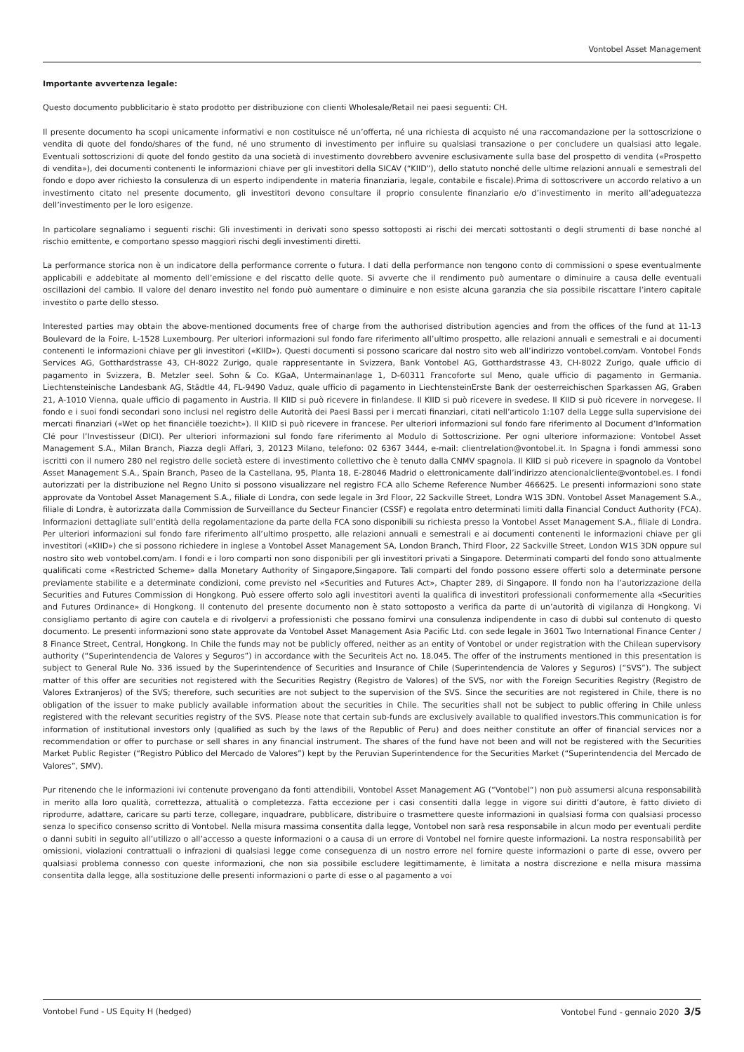Vontobel Asset Management
Importante avvertenza legale:
Questo documento pubblicitario è stato prodotto per distribuzione con clienti Wholesale/Retail nei paesi seguenti: CH.
Il presente documento ha scopi unicamente informativi e non costituisce né un’offerta, né una richiesta di acquisto né una raccomandazione per la sottoscrizione o vendita di quote del fondo/shares of the fund, né uno strumento di investimento per influire su qualsiasi transazione o per concludere un qualsiasi atto legale. Eventuali sottoscrizioni di quote del fondo gestito da una società di investimento dovrebbero avvenire esclusivamente sulla base del prospetto di vendita («Prospetto di vendita»), dei documenti contenenti le informazioni chiave per gli investitori della SICAV (“KIID”), dello statuto nonché delle ultime relazioni annuali e semestrali del fondo e dopo aver richiesto la consulenza di un esperto indipendente in materia finanziaria, legale, contabile e fiscale).Prima di sottoscrivere un accordo relativo a un investimento citato nel presente documento, gli investitori devono consultare il proprio consulente finanziario e/o d’investimento in merito all’adeguatezza dell’investimento per le loro esigenze.
In particolare segnaliamo i seguenti rischi: Gli investimenti in derivati sono spesso sottoposti ai rischi dei mercati sottostanti o degli strumenti di base nonché al rischio emittente, e comportano spesso maggiori rischi degli investimenti diretti.
La performance storica non è un indicatore della performance corrente o futura. I dati della performance non tengono conto di commissioni o spese eventualmente applicabili e addebitate al momento dell’emissione e del riscatto delle quote. Si avverte che il rendimento può aumentare o diminuire a causa delle eventuali oscillazioni del cambio. Il valore del denaro investito nel fondo può aumentare o diminuire e non esiste alcuna garanzia che sia possibile riscattare l’intero capitale investito o parte dello stesso.
Interested parties may obtain the above-mentioned documents free of charge from the authorised distribution agencies and from the offices of the fund at 11-13 Boulevard de la Foire, L-1528 Luxembourg. Per ulteriori informazioni sul fondo fare riferimento all’ultimo prospetto, alle relazioni annuali e semestrali e ai documenti contenenti le informazioni chiave per gli investitori («KIID»). Questi documenti si possono scaricare dal nostro sito web all’indirizzo vontobel.com/am. Vontobel Fonds Services AG, Gotthardstrasse 43, CH-8022 Zurigo, quale rappresentante in Svizzera, Bank Vontobel AG, Gotthardstrasse 43, CH-8022 Zurigo, quale ufficio di pagamento in Svizzera, B. Metzler seel. Sohn & Co. KGaA, Untermainanlage 1, D-60311 Francoforte sul Meno, quale ufficio di pagamento in Germania. Liechtensteinische Landesbank AG, Städtle 44, FL-9490 Vaduz, quale ufficio di pagamento in LiechtensteinErste Bank der oesterreichischen Sparkassen AG, Graben 21, A-1010 Vienna, quale ufficio di pagamento in Austria. Il KIID si può ricevere in finlandese. Il KIID si può ricevere in svedese. Il KIID si può ricevere in norvegese. Il fondo e i suoi fondi secondari sono inclusi nel registro delle Autorità dei Paesi Bassi per i mercati finanziari, citati nell’articolo 1:107 della Legge sulla supervisione dei mercati finanziari («Wet op het financiële toezicht»). Il KIID si può ricevere in francese. Per ulteriori informazioni sul fondo fare riferimento al Document d’Information Clé pour l’Investisseur (DICI). Per ulteriori informazioni sul fondo fare riferimento al Modulo di Sottoscrizione. Per ogni ulteriore informazione: Vontobel Asset Management S.A., Milan Branch, Piazza degli Affari, 3, 20123 Milano, telefono: 02 6367 3444, e-mail: clientrelation@vontobel.it. In Spagna i fondi ammessi sono iscritti con il numero 280 nel registro delle società estere di investimento collettivo che è tenuto dalla CNMV spagnola. Il KIID si può ricevere in spagnolo da Vontobel Asset Management S.A., Spain Branch, Paseo de la Castellana, 95, Planta 18, E-28046 Madrid o elettronicamente dall’indirizzo atencionalcliente@vontobel.es. I fondi autorizzati per la distribuzione nel Regno Unito si possono visualizzare nel registro FCA allo Scheme Reference Number 466625. Le presenti informazioni sono state approvate da Vontobel Asset Management S.A., filiale di Londra, con sede legale in 3rd Floor, 22 Sackville Street, Londra W1S 3DN. Vontobel Asset Management S.A., filiale di Londra, è autorizzata dalla Commission de Surveillance du Secteur Financier (CSSF) e regolata entro determinati limiti dalla Financial Conduct Authority (FCA). Informazioni dettagliate sull’entità della regolamentazione da parte della FCA sono disponibili su richiesta presso la Vontobel Asset Management S.A., filiale di Londra. Per ulteriori informazioni sul fondo fare riferimento all’ultimo prospetto, alle relazioni annuali e semestrali e ai documenti contenenti le informazioni chiave per gli investitori («KIID») che si possono richiedere in inglese a Vontobel Asset Management SA, London Branch, Third Floor, 22 Sackville Street, London W1S 3DN oppure sul nostro sito web vontobel.com/am. I fondi e i loro comparti non sono disponibili per gli investitori privati a Singapore. Determinati comparti del fondo sono attualmente qualificati come «Restricted Scheme» dalla Monetary Authority of Singapore,Singapore. Tali comparti del fondo possono essere offerti solo a determinate persone previamente stabilite e a determinate condizioni, come previsto nel «Securities and Futures Act», Chapter 289, di Singapore. Il fondo non ha l’autorizzazione della Securities and Futures Commission di Hongkong. Può essere offerto solo agli investitori aventi la qualifica di investitori professionali conformemente alla «Securities and Futures Ordinance» di Hongkong. Il contenuto del presente documento non è stato sottoposto a verifica da parte di un’autorità di vigilanza di Hongkong. Vi consigliamo pertanto di agire con cautela e di rivolgervi a professionisti che possano fornirvi una consulenza indipendente in caso di dubbi sul contenuto di questo documento. Le presenti informazioni sono state approvate da Vontobel Asset Management Asia Pacific Ltd. con sede legale in 3601 Two International Finance Center / 8 Finance Street, Central, Hongkong. In Chile the funds may not be publicly offered, neither as an entity of Vontobel or under registration with the Chilean supervisory authority (“Superintendencia de Valores y Seguros”) in accordance with the Securiteis Act no. 18.045. The offer of the instruments mentioned in this presentation is subject to General Rule No. 336 issued by the Superintendence of Securities and Insurance of Chile (Superintendencia de Valores y Seguros) (“SVS”). The subject matter of this offer are securities not registered with the Securities Registry (Registro de Valores) of the SVS, nor with the Foreign Securities Registry (Registro de Valores Extranjeros) of the SVS; therefore, such securities are not subject to the supervision of the SVS. Since the securities are not registered in Chile, there is no obligation of the issuer to make publicly available information about the securities in Chile. The securities shall not be subject to public offering in Chile unless registered with the relevant securities registry of the SVS. Please note that certain sub-funds are exclusively available to qualified investors.This communication is for information of institutional investors only (qualified as such by the laws of the Republic of Peru) and does neither constitute an offer of financial services nor a recommendation or offer to purchase or sell shares in any financial instrument. The shares of the fund have not been and will not be registered with the Securities Market Public Register (“Registro Público del Mercado de Valores”) kept by the Peruvian Superintendence for the Securities Market (“Superintendencia del Mercado de Valores”, SMV).
Pur ritenendo che le informazioni ivi contenute provengano da fonti attendibili, Vontobel Asset Management AG (“Vontobel“) non può assumersi alcuna responsabilità in merito alla loro qualità, correttezza, attualità o completezza. Fatta eccezione per i casi consentiti dalla legge in vigore sui diritti d’autore, è fatto divieto di riprodurre, adattare, caricare su parti terze, collegare, inquadrare, pubblicare, distribuire o trasmettere queste informazioni in qualsiasi forma con qualsiasi processo senza lo specifico consenso scritto di Vontobel. Nella misura massima consentita dalla legge, Vontobel non sarà resa responsabile in alcun modo per eventuali perdite o danni subiti in seguito all’utilizzo o all’accesso a queste informazioni o a causa di un errore di Vontobel nel fornire queste informazioni. La nostra responsabilità per omissioni, violazioni contrattuali o infrazioni di qualsiasi legge come conseguenza di un nostro errore nel fornire queste informazioni o parte di esse, ovvero per qualsiasi problema connesso con queste informazioni, che non sia possibile escludere legittimamente, è limitata a nostra discrezione e nella misura massima consentita dalla legge, alla sostituzione delle presenti informazioni o parte di esse o al pagamento a voi
Vontobel Fund - US Equity H (hedged) Vontobel Fund - gennaio 2020 3/5